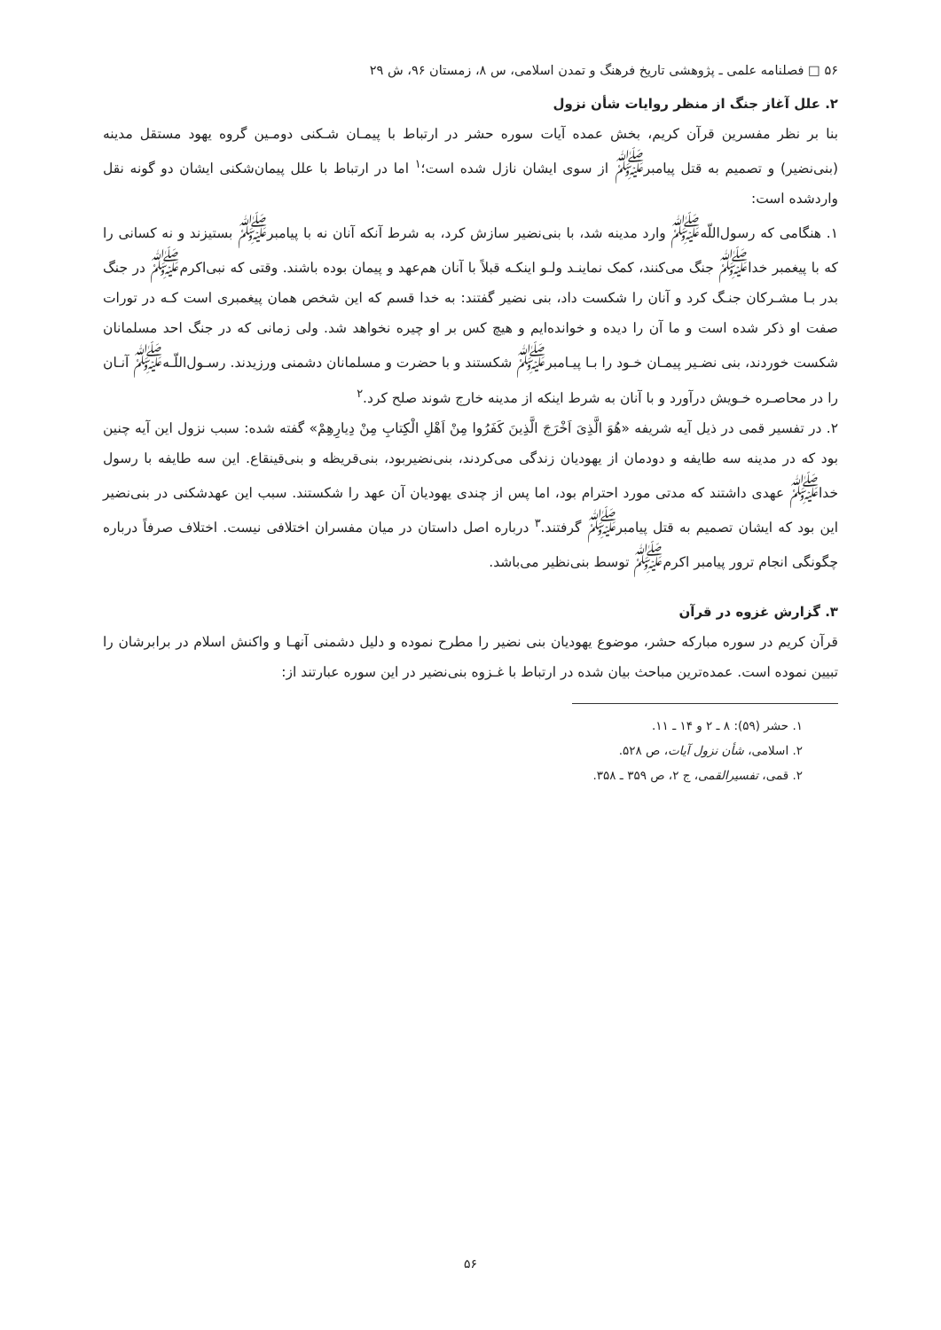۵۶ □ فصلنامه علمی ـ پژوهشی تاریخ فرهنگ و تمدن اسلامی، س ۸، زمستان ۹۶، ش ۲۹
۲. علل آغاز جنگ از منظر روایات شأن نزول
بنا بر نظر مفسرین قرآن کریم، بخش عمده آیات سوره حشر در ارتباط با پیمـان شـکنی دومـین گروه یهود مستقل مدینه (بنی‌نضیر) و تصمیم به قتل پیامبر<sup>ﷺ</sup> از سوی ایشان نازل شده است؛<sup>۱</sup> اما در ارتباط با علل پیمان‌شکنی ایشان دو گونه نقل واردشده است:
۱. هنگامی که رسول‌اللّه<sup>ﷺ</sup> وارد مدینه شد، با بنی‌نضیر سازش کرد، به شرط آنکه آنان نه با پیامبر<sup>ﷺ</sup> بستیزند و نه کسانی را که با پیغمبر خدا<sup>ﷺ</sup> جنگ می‌کنند، کمک نماینـد ولـو اینکـه قبلاً با آنان هم‌عهد و پیمان بوده باشند. وقتی که نبی‌اکرم<sup>ﷺ</sup> در جنگ بدر بـا مشـرکان جنـگ کرد و آنان را شکست داد، بنی نضیر گفتند: به خدا قسم که این شخص همان پیغمبری است کـه در تورات صفت او ذکر شده است و ما آن را دیده و خوانده‌ایم و هیچ کس بر او چیره نخواهد شد. ولی زمانی که در جنگ احد مسلمانان شکست خوردند، بنی نضـیر پیمـان خـود را بـا پیـامبر<sup>ﷺ</sup> شکستند و با حضرت و مسلمانان دشمنی ورزیدند. رسـول‌اللّـه<sup>ﷺ</sup> آنـان را در محاصـره خـویش درآورد و با آنان به شرط اینکه از مدینه خارج شوند صلح کرد.<sup>۲</sup>
۲. در تفسیر قمی در ذیل آیه شریفه «هُوَ الَّذِیَ اَخْرَجَ الَّذِینَ کَفَرُوا مِنْ اَهْلِ الْکِتابِ مِنْ دِیارِهِمْ» گفته شده: سبب نزول این آیه چنین بود که در مدینه سه طایفه و دودمان از یهودیان زندگی می‌کردند، بنی‌نضیربود، بنی‌قریظه و بنی‌قینقاع. این سه طایفه با رسول خدا<sup>ﷺ</sup> عهدی داشتند که مدتی مورد احترام بود، اما پس از چندی یهودیان آن عهد را شکستند. سبب این عهدشکنی در بنی‌نضیر این بود که ایشان تصمیم به قتل پیامبر<sup>ﷺ</sup> گرفتند.<sup>۳</sup> درباره اصل داستان در میان مفسران اختلافی نیست. اختلاف صرفاً درباره چگونگی انجام ترور پیامبر اکرم<sup>ﷺ</sup> توسط بنی‌نظیر می‌باشد.
۳. گزارش غزوه در قرآن
قرآن کریم در سوره مبارکه حشر، موضوع یهودیان بنی نضیر را مطرح نموده و دلیل دشمنی آنهـا و واکنش اسلام در برابرشان را تبیین نموده است. عمده‌ترین مباحث بیان شده در ارتباط با غـزوه بنی‌نضیر در این سوره عبارتند از:
۱. حشر (۵۹): ۸ ـ ۲ و ۱۴ ـ ۱۱.
۲. اسلامی، شأن نزول آیات، ص ۵۲۸.
۲. قمی، تفسیرالقمی، ج ۲، ص ۳۵۹ ـ ۳۵۸.
۵۶